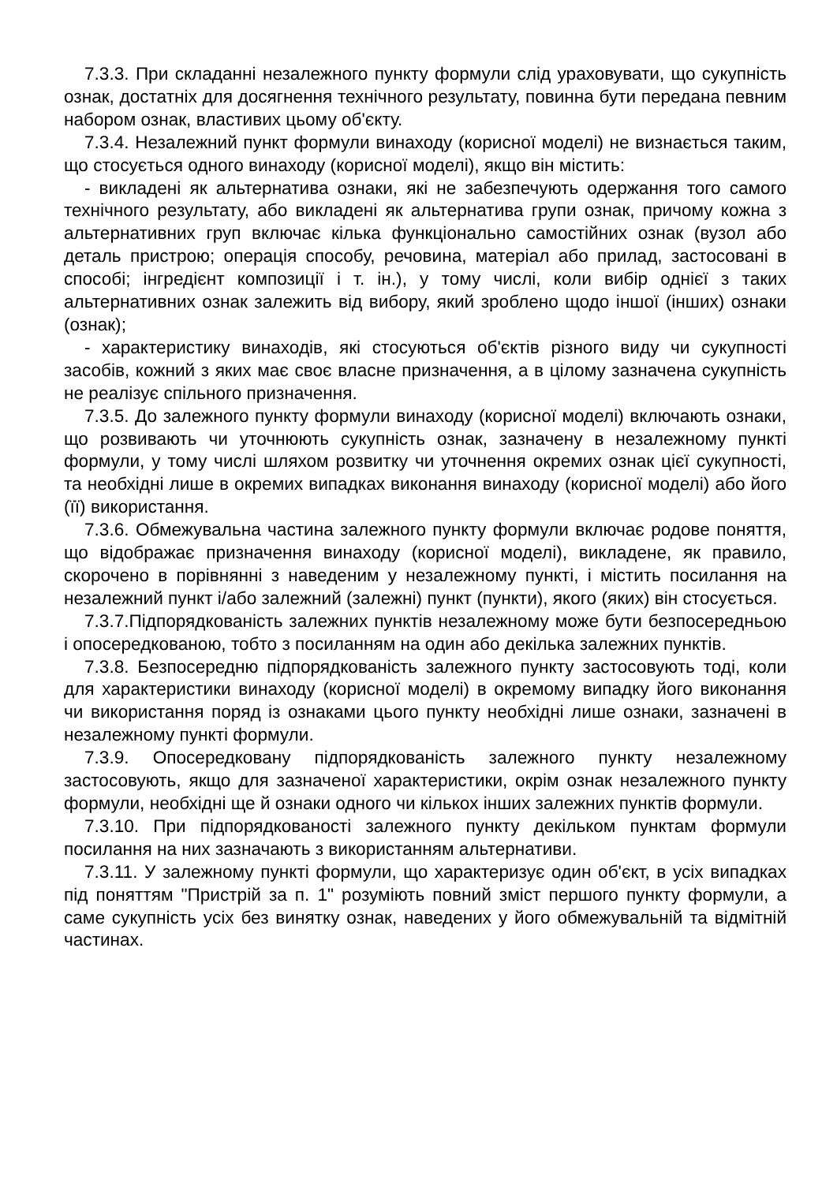7.3.3. При складанні незалежного пункту формули слід ураховувати, що сукупність ознак, достатніх для досягнення технічного результату, повинна бути передана певним набором ознак, властивих цьому об'єкту.
7.3.4. Незалежний пункт формули винаходу (корисної моделі) не визнається таким, що стосується одного винаходу (корисної моделі), якщо він містить:
- викладені як альтернатива ознаки, які не забезпечують одержання того самого технічного результату, або викладені як альтернатива групи ознак, причому кожна з альтернативних груп включає кілька функціонально самостійних ознак (вузол або деталь пристрою; операція способу, речовина, матеріал або прилад, застосовані в способі; інгредієнт композиції і т. ін.), у тому числі, коли вибір однієї з таких альтернативних ознак залежить від вибору, який зроблено щодо іншої (інших) ознаки (ознак);
- характеристику винаходів, які стосуються об'єктів різного виду чи сукупності засобів, кожний з яких має своє власне призначення, а в цілому зазначена сукупність не реалізує спільного призначення.
7.3.5. До залежного пункту формули винаходу (корисної моделі) включають ознаки, що розвивають чи уточнюють сукупність ознак, зазначену в незалежному пункті формули, у тому числі шляхом розвитку чи уточнення окремих ознак цієї сукупності, та необхідні лише в окремих випадках виконання винаходу (корисної моделі) або його (її) використання.
7.3.6. Обмежувальна частина залежного пункту формули включає родове поняття, що відображає призначення винаходу (корисної моделі), викладене, як правило, скорочено в порівнянні з наведеним у незалежному пункті, і містить посилання на незалежний пункт і/або залежний (залежні) пункт (пункти), якого (яких) він стосується.
7.3.7.Підпорядкованість залежних пунктів незалежному може бути безпосередньою і опосередкованою, тобто з посиланням на один або декілька залежних пунктів.
7.3.8. Безпосередню підпорядкованість залежного пункту застосовують тоді, коли для характеристики винаходу (корисної моделі) в окремому випадку його виконання чи використання поряд із ознаками цього пункту необхідні лише ознаки, зазначені в незалежному пункті формули.
7.3.9. Опосередковану підпорядкованість залежного пункту незалежному застосовують, якщо для зазначеної характеристики, окрім ознак незалежного пункту формули, необхідні ще й ознаки одного чи кількох інших залежних пунктів формули.
7.3.10. При підпорядкованості залежного пункту декільком пунктам формули посилання на них зазначають з використанням альтернативи.
7.3.11. У залежному пункті формули, що характеризує один об'єкт, в усіх випадках під поняттям "Пристрій за п. 1" розуміють повний зміст першого пункту формули, а саме сукупність усіх без винятку ознак, наведених у його обмежувальній та відмітній частинах.